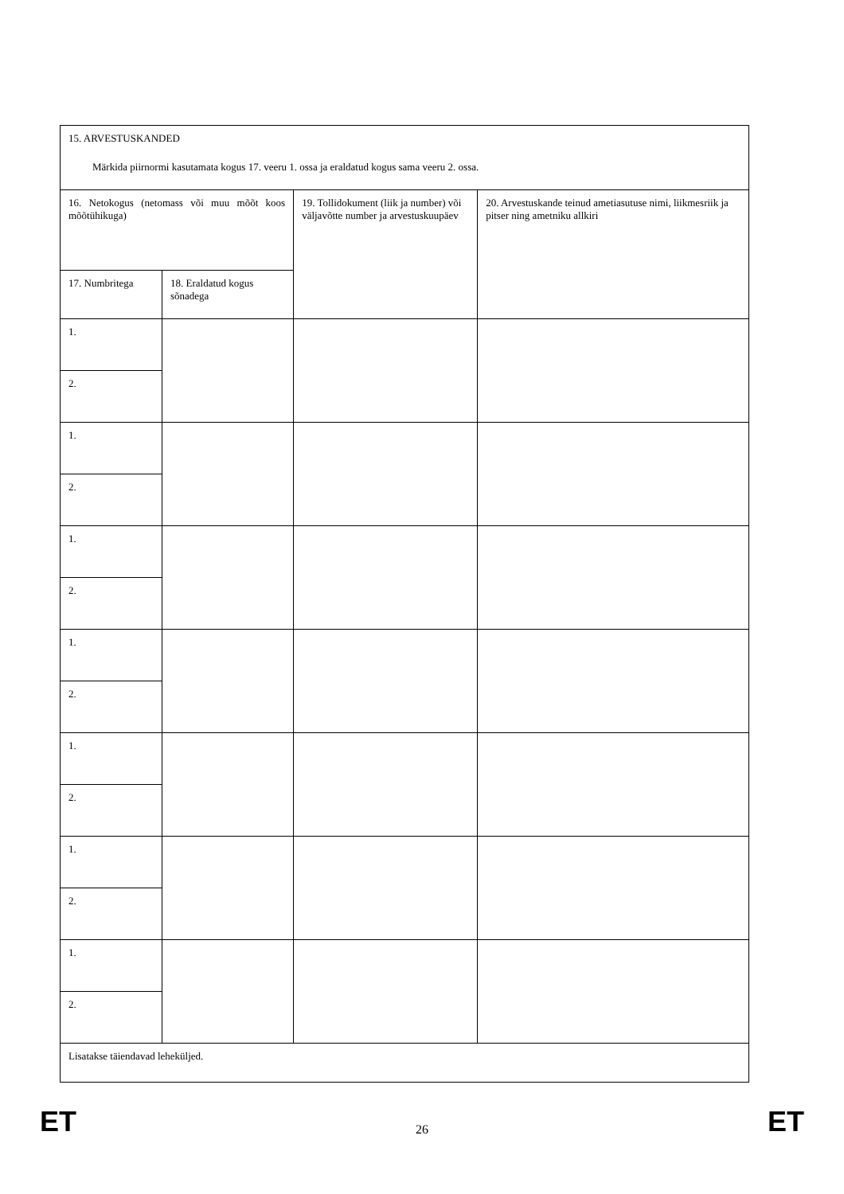| 15. ARVESTUSKANDED Märkida piirnormi kasutamata kogus 17. veeru 1. ossa ja eraldatud kogus sama veeru 2. ossa. | | | |
| 16. Netokogus (netomass või muu mõõt koos mõõtühikuga) | | 19. Tollidokument (liik ja number) või väljavõtte number ja arvestuskuupäev | 20. Arvestuskande teinud ametiasutuse nimi, liikmesriik ja pitser ning ametniku allkiri |
| 17. Numbritega | 18. Eraldatud kogus sõnadega | | |
| 1. | | | |
| 2. | | | |
| 1. | | | |
| 2. | | | |
| 1. | | | |
| 2. | | | |
| 1. | | | |
| 2. | | | |
| 1. | | | |
| 2. | | | |
| 1. | | | |
| 2. | | | |
| 1. | | | |
| 2. | | | |
| Lisatakse täiendavad leheküljed. | | | |
ET 26 ET